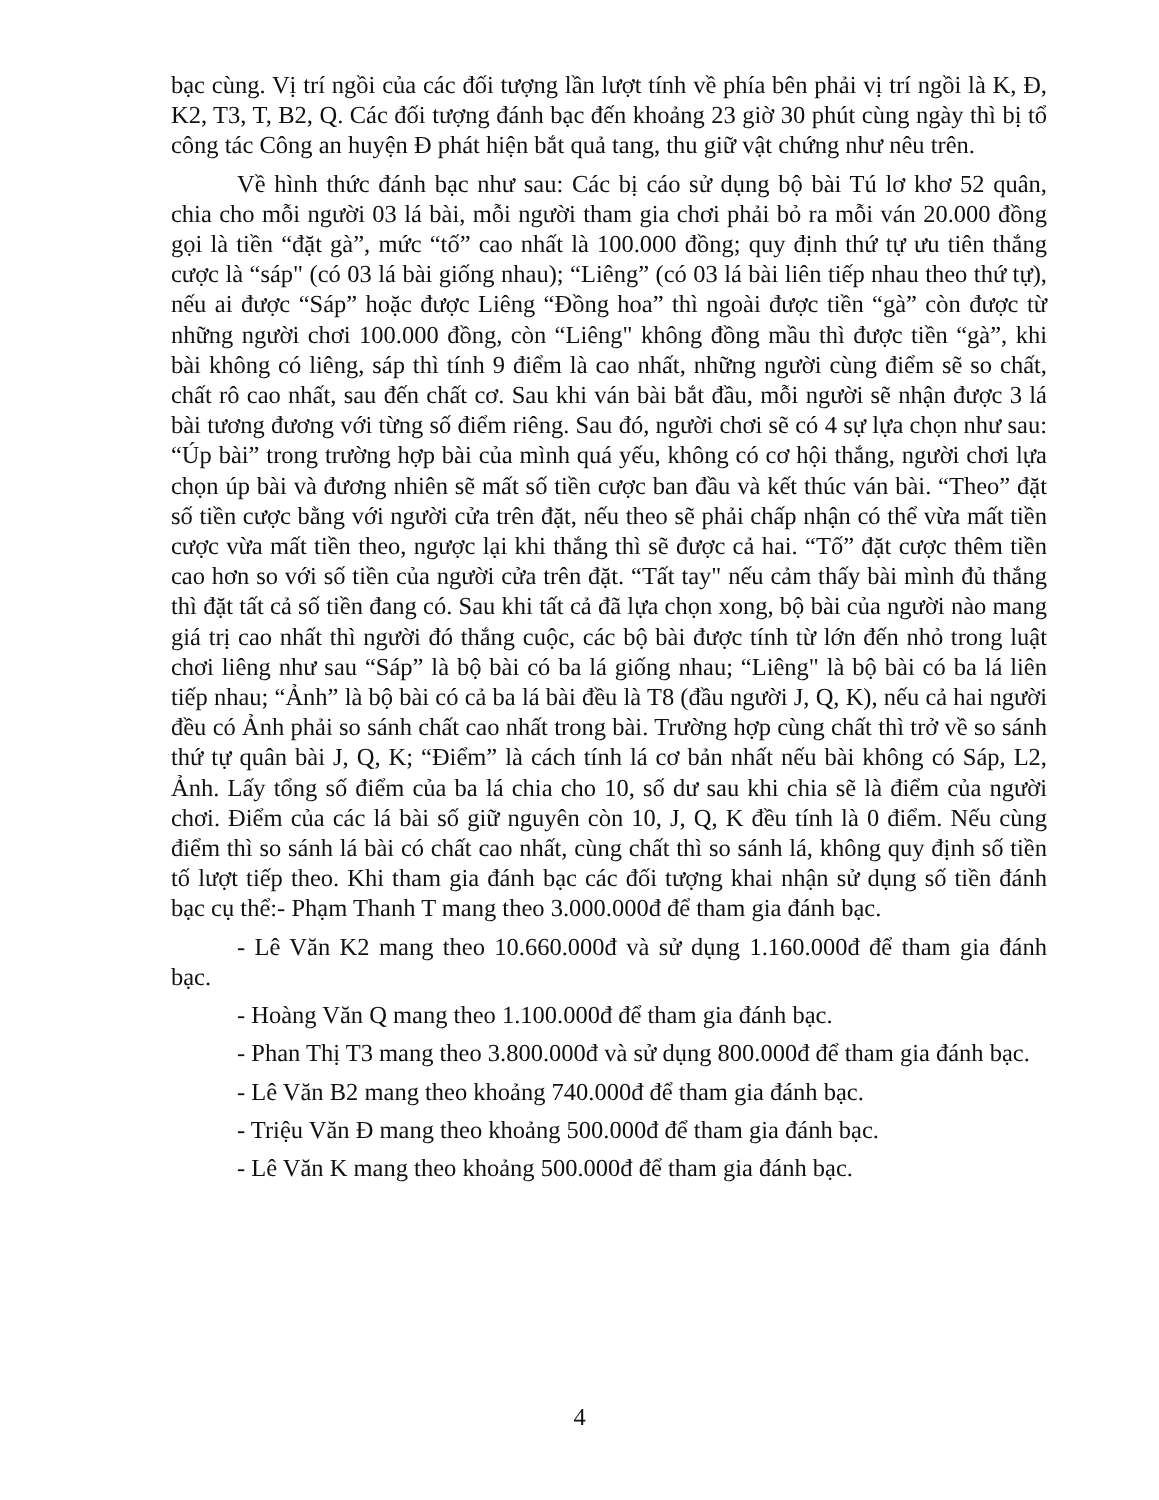bạc cùng. Vị trí ngồi của các đối tượng lần lượt tính về phía bên phải vị trí ngồi là K, Đ, K2, T3, T, B2, Q. Các đối tượng đánh bạc đến khoảng 23 giờ 30 phút cùng ngày thì bị tổ công tác Công an huyện Đ phát hiện bắt quả tang, thu giữ vật chứng như nêu trên.
Về hình thức đánh bạc như sau: Các bị cáo sử dụng bộ bài Tú lơ khơ 52 quân, chia cho mỗi người 03 lá bài, mỗi người tham gia chơi phải bỏ ra mỗi ván 20.000 đồng gọi là tiền “đặt gà”, mức “tố” cao nhất là 100.000 đồng; quy định thứ tự ưu tiên thắng cược là “sáp" (có 03 lá bài giống nhau); “Liêng” (có 03 lá bài liên tiếp nhau theo thứ tự), nếu ai được “Sáp” hoặc được Liêng “Đồng hoa” thì ngoài được tiền “gà” còn được từ những người chơi 100.000 đồng, còn “Liêng" không đồng mầu thì được tiền “gà”, khi bài không có liêng, sáp thì tính 9 điểm là cao nhất, những người cùng điểm sẽ so chất, chất rô cao nhất, sau đến chất cơ. Sau khi ván bài bắt đầu, mỗi người sẽ nhận được 3 lá bài tương đương với từng số điểm riêng. Sau đó, người chơi sẽ có 4 sự lựa chọn như sau: “Úp bài” trong trường hợp bài của mình quá yếu, không có cơ hội thắng, người chơi lựa chọn úp bài và đương nhiên sẽ mất số tiền cược ban đầu và kết thúc ván bài. “Theo” đặt số tiền cược bằng với người cửa trên đặt, nếu theo sẽ phải chấp nhận có thể vừa mất tiền cược vừa mất tiền theo, ngược lại khi thắng thì sẽ được cả hai. “Tố” đặt cược thêm tiền cao hơn so với số tiền của người cửa trên đặt. “Tất tay" nếu cảm thấy bài mình đủ thắng thì đặt tất cả số tiền đang có. Sau khi tất cả đã lựa chọn xong, bộ bài của người nào mang giá trị cao nhất thì người đó thắng cuộc, các bộ bài được tính từ lớn đến nhỏ trong luật chơi liêng như sau “Sáp” là bộ bài có ba lá giống nhau; “Liêng" là bộ bài có ba lá liên tiếp nhau; “Ảnh” là bộ bài có cả ba lá bài đều là T8 (đầu người J, Q, K), nếu cả hai người đều có Ảnh phải so sánh chất cao nhất trong bài. Trường hợp cùng chất thì trở về so sánh thứ tự quân bài J, Q, K; “Điểm” là cách tính lá cơ bản nhất nếu bài không có Sáp, L2, Ảnh. Lấy tổng số điểm của ba lá chia cho 10, số dư sau khi chia sẽ là điểm của người chơi. Điểm của các lá bài số giữ nguyên còn 10, J, Q, K đều tính là 0 điểm. Nếu cùng điểm thì so sánh lá bài có chất cao nhất, cùng chất thì so sánh lá, không quy định số tiền tố lượt tiếp theo. Khi tham gia đánh bạc các đối tượng khai nhận sử dụng số tiền đánh bạc cụ thể:- Phạm Thanh T mang theo 3.000.000đ để tham gia đánh bạc.
- Lê Văn K2 mang theo 10.660.000đ và sử dụng 1.160.000đ để tham gia đánh bạc.
- Hoàng Văn Q mang theo 1.100.000đ để tham gia đánh bạc.
- Phan Thị T3 mang theo 3.800.000đ và sử dụng 800.000đ để tham gia đánh bạc.
- Lê Văn B2 mang theo khoảng 740.000đ để tham gia đánh bạc.
- Triệu Văn Đ mang theo khoảng 500.000đ để tham gia đánh bạc.
- Lê Văn K mang theo khoảng 500.000đ để tham gia đánh bạc.
4